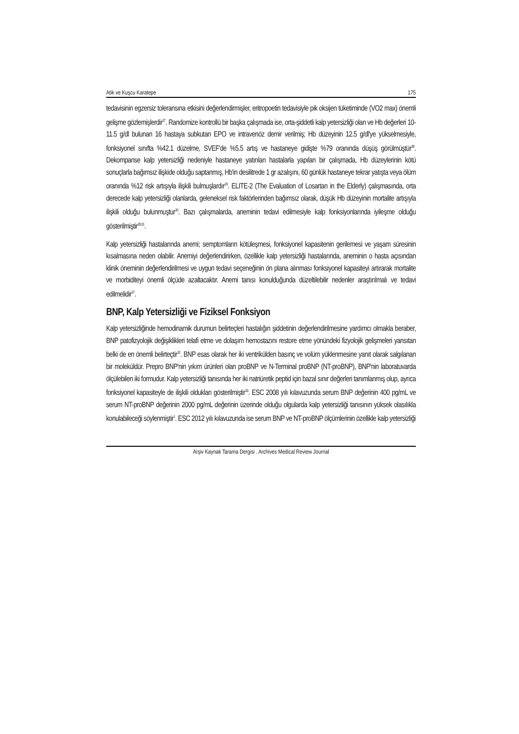Atik ve Kuşcu Karatepe 175
tedavisinin egzersiz toleransına etkisini değerlendirmişler, eritropoetin tedavisiyle pik oksijen tüketiminde (VO2 max) önemli gelişme gözlemişlerdir<sup>27</sup>. Randomize kontrollü bir başka çalışmada ise, orta-şiddetli kalp yetersizliği olan ve Hb değerleri 10-11.5 g/dl bulunan 16 hastaya subkutan EPO ve intravenöz demir verilmiş; Hb düzeyinin 12.5 g/dl'ye yükselmesiyle, fonksiyonel sınıfta %42.1 düzelme, SVEF'de %5.5 artış ve hastaneye gidişte %79 oranında düşüş görülmüştür<sup>28</sup>. Dekompanse kalp yetersizliği nedeniyle hastaneye yatırılan hastalarla yapılan bir çalışmada, Hb düzeylerinin kötü sonuçlarla bağımsız ilişkide olduğu saptanmış, Hb'in desilitrede 1 gr azalışını, 60 günlük hastaneye tekrar yatışta veya ölüm oranında %12 risk artışıyla ilişkili bulmuşlardır<sup>29</sup>. ELITE-2 (The Evaluation of Losartan in the Elderly) çalışmasında, orta derecede kalp yetersizliği olanlarda, geleneksel risk faktörlerinden bağımsız olarak, düşük Hb düzeyinin mortalite artışıyla ilişkili olduğu bulunmuştur<sup>30</sup>. Bazı çalışmalarda, aneminin tedavi edilmesiyle kalp fonksiyonlarında iyileşme olduğu gösterilmiştir<sup>28,31</sup>.
Kalp yetersizliği hastalarında anemi; semptomların kötüleşmesi, fonksiyonel kapasitenin gerilemesi ve yaşam süresinin kısalmasına neden olabilir. Anemiyi değerlendirirken, özellikle kalp yetersizliği hastalarında, aneminin o hasta açısından klinik öneminin değerlendirilmesi ve uygun tedavi seçeneğinin ön plana alınması fonksiyonel kapasiteyi artırarak mortalite ve morbiditeyi önemli ölçüde azaltacaktır. Anemi tanısı konulduğunda düzeltilebilir nedenler araştırılmalı ve tedavi edilmelidir<sup>27</sup>.
BNP, Kalp Yetersizliği ve Fiziksel Fonksiyon
Kalp yetersizliğinde hemodinamik durumun belirteçleri hastalığın şiddetinin değerlendirilmesine yardımcı olmakla beraber, BNP patofizyolojik değişiklikleri telafi etme ve dolaşım hemostazını restore etme yönündeki fizyolojik gelişmeleri yansıtan belki de en önemli belirteçtir<sup>32</sup>. BNP esas olarak her iki ventrikülden basınç ve volüm yüklenmesine yanıt olarak salgılanan bir moleküldür. Prepro BNP'nin yıkım ürünleri olan proBNP ve N-Terminal proBNP (NT-proBNP), BNP'nin laboratuvarda ölçülebilen iki formudur. Kalp yetersizliği tanısında her iki natriüretik peptid için bazal sınır değerleri tanımlanmış olup, ayrıca fonksiyonel kapasiteyle de ilişkili oldukları gösterilmiştir<sup>33</sup>. ESC 2008 yılı kılavuzunda serum BNP değerinin 400 pg/mL ve serum NT-proBNP değerinin 2000 pg/mL değerinin üzerinde olduğu olgularda kalp yetersizliği tanısının yüksek olasılıkla konulabileceği söylenmiştir<sup>1</sup>. ESC 2012 yılı kılavuzunda ise serum BNP ve NT-proBNP ölçümlerinin özellikle kalp yetersizliği
Arşiv Kaynak Tarama Dergisi . Archives Medical Review Journal